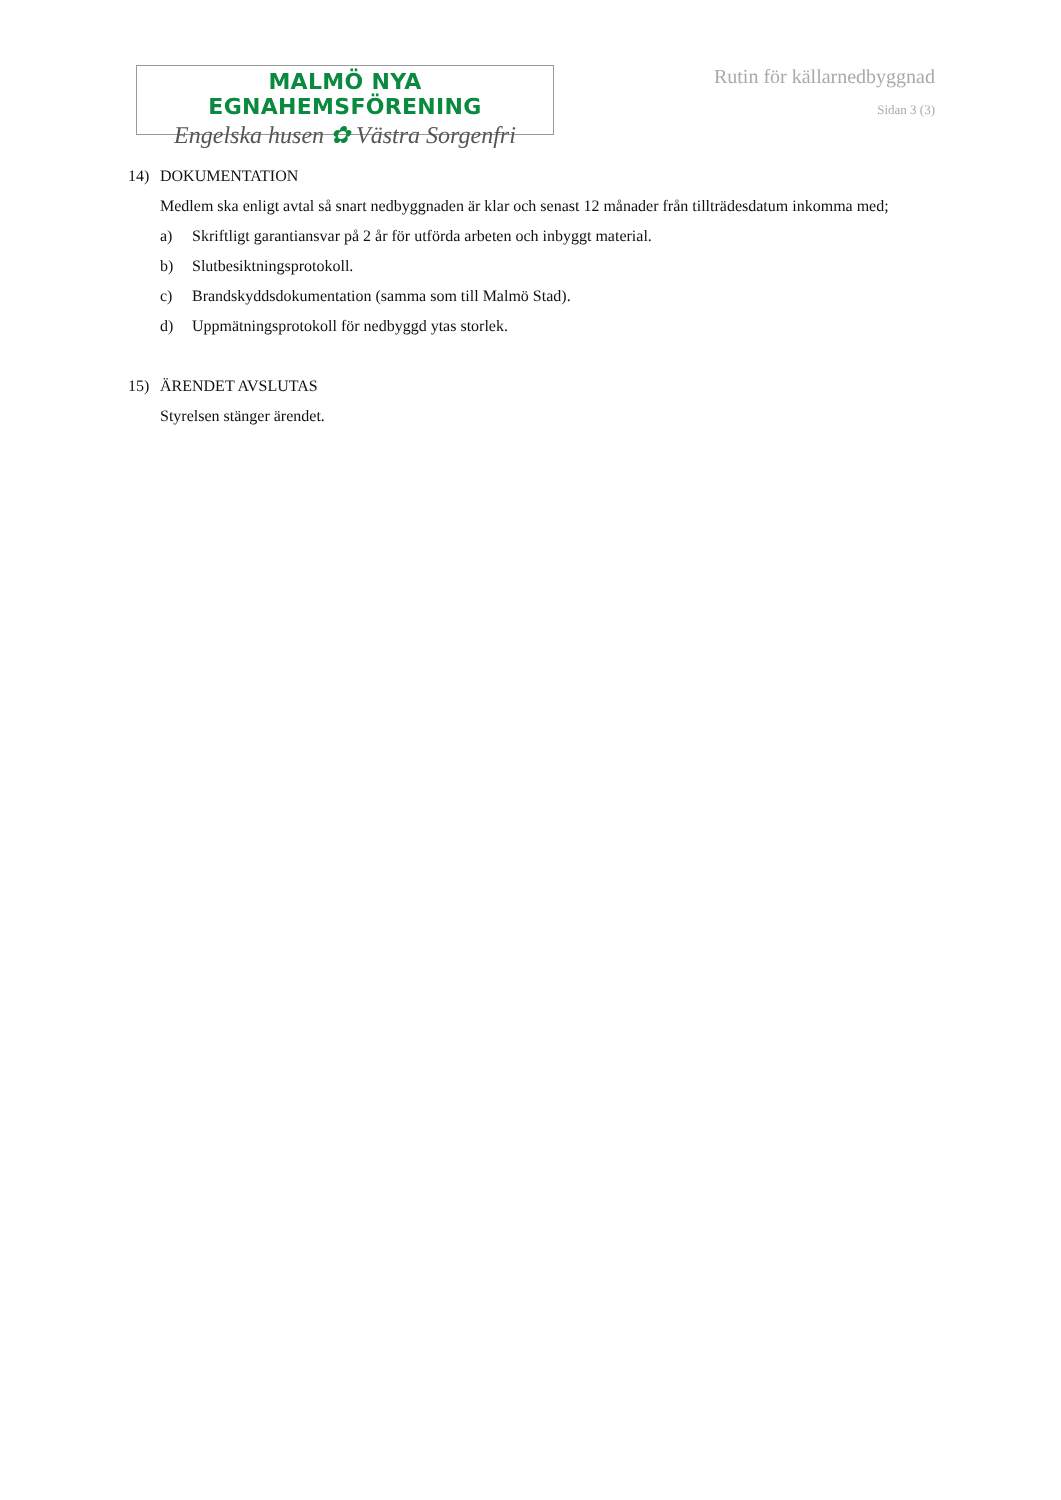MALMÖ NYA EGNAHEMSFÖRENING
Engelska husen ✿ Västra Sorgenfri
Rutin för källarnedbyggnad
Sidan 3 (3)
14) DOKUMENTATION
Medlem ska enligt avtal så snart nedbyggnaden är klar och senast 12 månader från tillträdesdatum inkomma med;
a) Skriftligt garantiansvar på 2 år för utförda arbeten och inbyggt material.
b) Slutbesiktningsprotokoll.
c) Brandskyddsdokumentation (samma som till Malmö Stad).
d) Uppmätningsprotokoll för nedbyggd ytas storlek.
15) ÄRENDET AVSLUTAS
Styrelsen stänger ärendet.